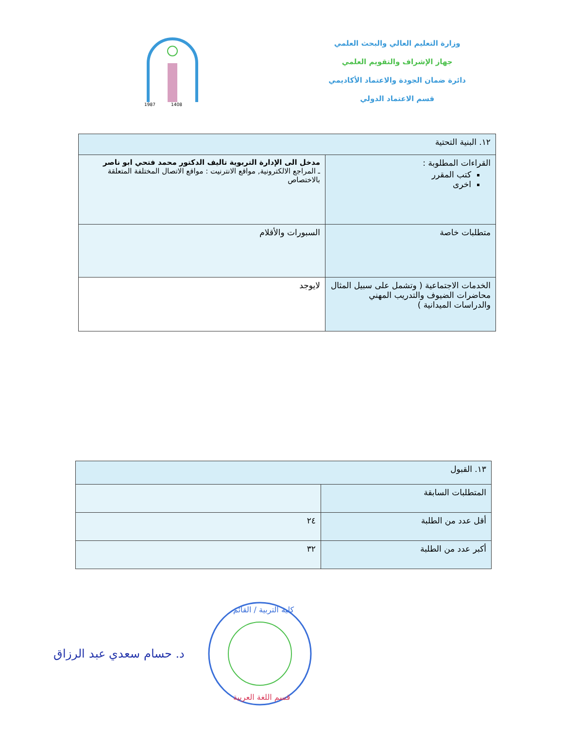وزارة التعليم العالي والبحث العلمي
جهاز الإشراف والتقويم العلمي
دائرة ضمان الجودة والاعتماد الأكاديمي
قسم الاعتماد الدولي
1987
1408
| ١٢. البنية التحتية | |
| القراءات المطلوبة : كتب المقرر اخرى | مدخل الى الإدارة التربوية تاليف الدكتور محمد فتحي ابو ناصر ـ المراجع الالكترونية, مواقع الانترنيت : مواقع الاتصال المختلفة المتعلقة بالاختصاص |
| متطلبات خاصة | السبورات والأقلام |
| الخدمات الاجتماعية ( وتشمل على سبيل المثال محاضرات الضيوف والتدريب المهني والدراسات الميدانية ) | لايوجد |
| ١٣. القبول | |
| المتطلبات السابقة | |
| أقل عدد من الطلبة | ٢٤ |
| أكبر عدد من الطلبة | ٣٢ |
د. حسام سعدي عبد الرزاق
كلية التربية / القائم
قسم اللغة العربية